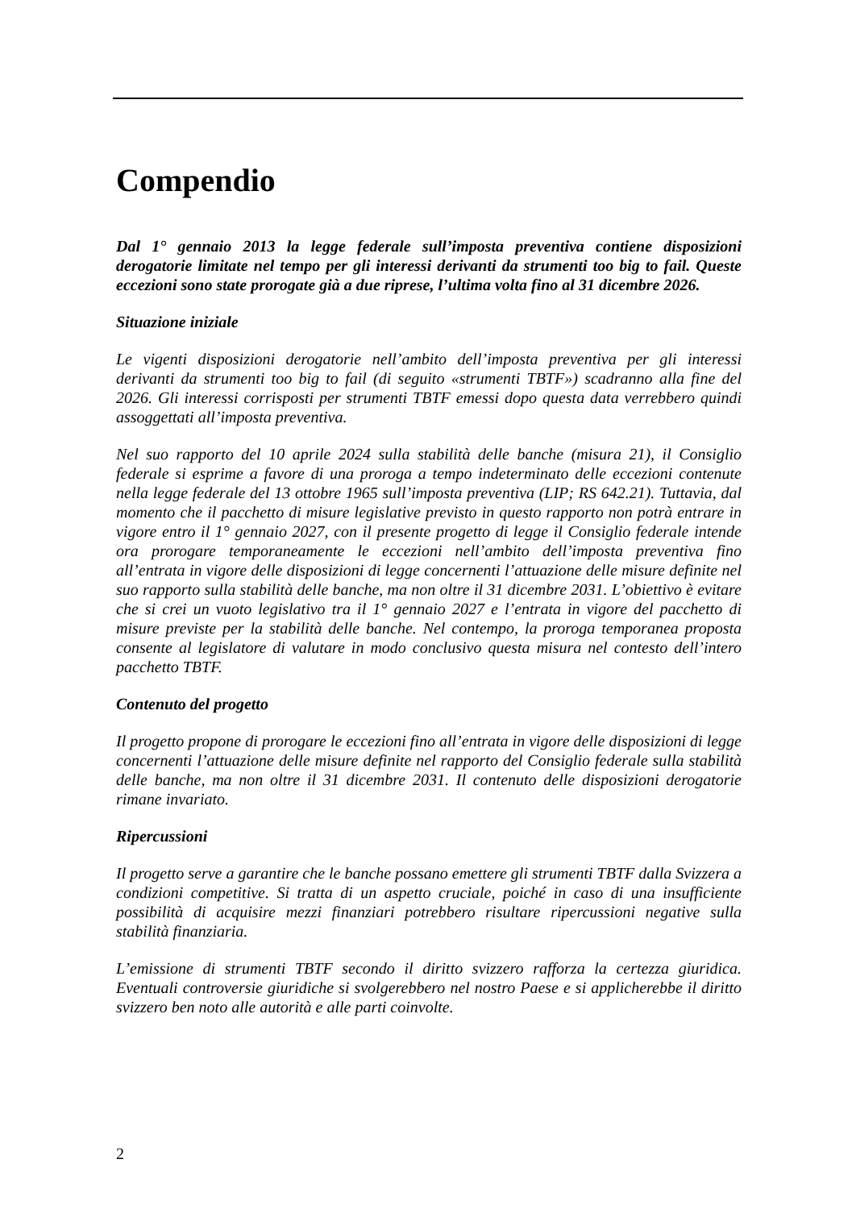Compendio
Dal 1° gennaio 2013 la legge federale sull’imposta preventiva contiene disposizioni derogatorie limitate nel tempo per gli interessi derivanti da strumenti too big to fail. Queste eccezioni sono state prorogate già a due riprese, l’ultima volta fino al 31 dicembre 2026.
Situazione iniziale
Le vigenti disposizioni derogatorie nell’ambito dell’imposta preventiva per gli interessi derivanti da strumenti too big to fail (di seguito «strumenti TBTF») scadranno alla fine del 2026. Gli interessi corrisposti per strumenti TBTF emessi dopo questa data verrebbero quindi assoggettati all’imposta preventiva.
Nel suo rapporto del 10 aprile 2024 sulla stabilità delle banche (misura 21), il Consiglio federale si esprime a favore di una proroga a tempo indeterminato delle eccezioni contenute nella legge federale del 13 ottobre 1965 sull’imposta preventiva (LIP; RS 642.21). Tuttavia, dal momento che il pacchetto di misure legislative previsto in questo rapporto non potrà entrare in vigore entro il 1° gennaio 2027, con il presente progetto di legge il Consiglio federale intende ora prorogare temporaneamente le eccezioni nell’ambito dell’imposta preventiva fino all’entrata in vigore delle disposizioni di legge concernenti l’attuazione delle misure definite nel suo rapporto sulla stabilità delle banche, ma non oltre il 31 dicembre 2031. L’obiettivo è evitare che si crei un vuoto legislativo tra il 1° gennaio 2027 e l’entrata in vigore del pacchetto di misure previste per la stabilità delle banche. Nel contempo, la proroga temporanea proposta consente al legislatore di valutare in modo conclusivo questa misura nel contesto dell’intero pacchetto TBTF.
Contenuto del progetto
Il progetto propone di prorogare le eccezioni fino all’entrata in vigore delle disposizioni di legge concernenti l’attuazione delle misure definite nel rapporto del Consiglio federale sulla stabilità delle banche, ma non oltre il 31 dicembre 2031. Il contenuto delle disposizioni derogatorie rimane invariato.
Ripercussioni
Il progetto serve a garantire che le banche possano emettere gli strumenti TBTF dalla Svizzera a condizioni competitive. Si tratta di un aspetto cruciale, poiché in caso di una insufficiente possibilità di acquisire mezzi finanziari potrebbero risultare ripercussioni negative sulla stabilità finanziaria.
L’emissione di strumenti TBTF secondo il diritto svizzero rafforza la certezza giuridica. Eventuali controversie giuridiche si svolgerebbero nel nostro Paese e si applicherebbe il diritto svizzero ben noto alle autorità e alle parti coinvolte.
2